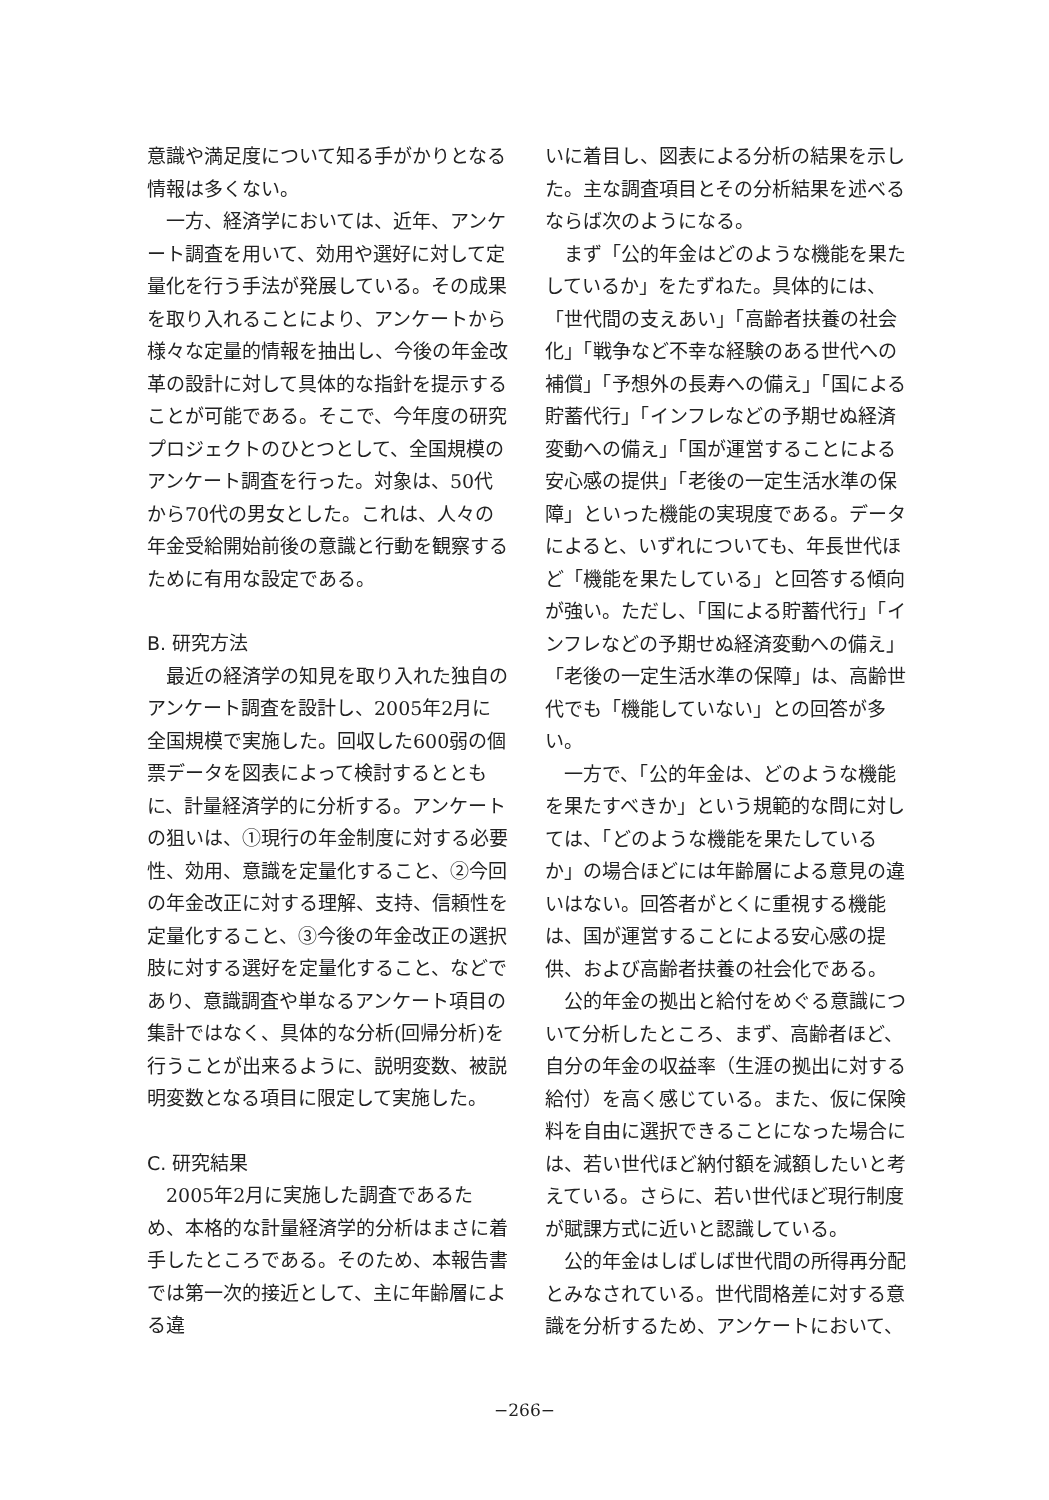意識や満足度について知る手がかりとなる情報は多くない。
一方、経済学においては、近年、アンケート調査を用いて、効用や選好に対して定量化を行う手法が発展している。その成果を取り入れることにより、アンケートから様々な定量的情報を抽出し、今後の年金改革の設計に対して具体的な指針を提示することが可能である。そこで、今年度の研究プロジェクトのひとつとして、全国規模のアンケート調査を行った。対象は、50代から70代の男女とした。これは、人々の年金受給開始前後の意識と行動を観察するために有用な設定である。
B. 研究方法
最近の経済学の知見を取り入れた独自のアンケート調査を設計し、2005年2月に全国規模で実施した。回収した600弱の個票データを図表によって検討するとともに、計量経済学的に分析する。アンケートの狙いは、①現行の年金制度に対する必要性、効用、意識を定量化すること、②今回の年金改正に対する理解、支持、信頼性を定量化すること、③今後の年金改正の選択肢に対する選好を定量化すること、などであり、意識調査や単なるアンケート項目の集計ではなく、具体的な分析(回帰分析)を行うことが出来るように、説明変数、被説明変数となる項目に限定して実施した。
C. 研究結果
2005年2月に実施した調査であるため、本格的な計量経済学的分析はまさに着手したところである。そのため、本報告書では第一次的接近として、主に年齢層による違
いに着目し、図表による分析の結果を示した。主な調査項目とその分析結果を述べるならば次のようになる。
まず「公的年金はどのような機能を果たしているか」をたずねた。具体的には、「世代間の支えあい」「高齢者扶養の社会化」「戦争など不幸な経験のある世代への補償」「予想外の長寿への備え」「国による貯蓄代行」「インフレなどの予期せぬ経済変動への備え」「国が運営することによる安心感の提供」「老後の一定生活水準の保障」といった機能の実現度である。データによると、いずれについても、年長世代ほど「機能を果たしている」と回答する傾向が強い。ただし、「国による貯蓄代行」「インフレなどの予期せぬ経済変動への備え」「老後の一定生活水準の保障」は、高齢世代でも「機能していない」との回答が多い。
一方で、「公的年金は、どのような機能を果たすべきか」という規範的な問に対しては、「どのような機能を果たしているか」の場合ほどには年齢層による意見の違いはない。回答者がとくに重視する機能は、国が運営することによる安心感の提供、および高齢者扶養の社会化である。
公的年金の拠出と給付をめぐる意識について分析したところ、まず、高齢者ほど、自分の年金の収益率（生涯の拠出に対する給付）を高く感じている。また、仮に保険料を自由に選択できることになった場合には、若い世代ほど納付額を減額したいと考えている。さらに、若い世代ほど現行制度が賦課方式に近いと認識している。
公的年金はしばしば世代間の所得再分配とみなされている。世代間格差に対する意識を分析するため、アンケートにおいて、
−266−